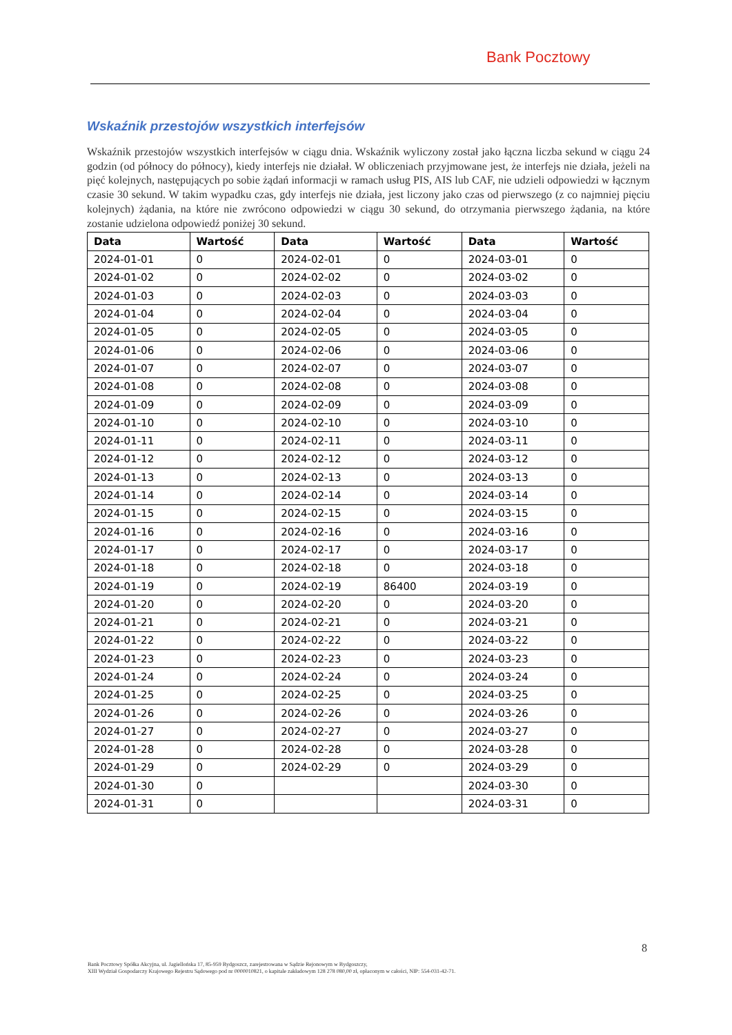Bank Pocztowy
Wskaźnik przestojów wszystkich interfejsów
Wskaźnik przestojów wszystkich interfejsów w ciągu dnia. Wskaźnik wyliczony został jako łączna liczba sekund w ciągu 24 godzin (od północy do północy), kiedy interfejs nie działał. W obliczeniach przyjmowane jest, że interfejs nie działa, jeżeli na pięć kolejnych, następujących po sobie żądań informacji w ramach usług PIS, AIS lub CAF, nie udzieli odpowiedzi w łącznym czasie 30 sekund. W takim wypadku czas, gdy interfejs nie działa, jest liczony jako czas od pierwszego (z co najmniej pięciu kolejnych) żądania, na które nie zwrócono odpowiedzi w ciągu 30 sekund, do otrzymania pierwszego żądania, na które zostanie udzielona odpowiedź poniżej 30 sekund.
| Data | Wartość | Data | Wartość | Data | Wartość |
| --- | --- | --- | --- | --- | --- |
| 2024-01-01 | 0 | 2024-02-01 | 0 | 2024-03-01 | 0 |
| 2024-01-02 | 0 | 2024-02-02 | 0 | 2024-03-02 | 0 |
| 2024-01-03 | 0 | 2024-02-03 | 0 | 2024-03-03 | 0 |
| 2024-01-04 | 0 | 2024-02-04 | 0 | 2024-03-04 | 0 |
| 2024-01-05 | 0 | 2024-02-05 | 0 | 2024-03-05 | 0 |
| 2024-01-06 | 0 | 2024-02-06 | 0 | 2024-03-06 | 0 |
| 2024-01-07 | 0 | 2024-02-07 | 0 | 2024-03-07 | 0 |
| 2024-01-08 | 0 | 2024-02-08 | 0 | 2024-03-08 | 0 |
| 2024-01-09 | 0 | 2024-02-09 | 0 | 2024-03-09 | 0 |
| 2024-01-10 | 0 | 2024-02-10 | 0 | 2024-03-10 | 0 |
| 2024-01-11 | 0 | 2024-02-11 | 0 | 2024-03-11 | 0 |
| 2024-01-12 | 0 | 2024-02-12 | 0 | 2024-03-12 | 0 |
| 2024-01-13 | 0 | 2024-02-13 | 0 | 2024-03-13 | 0 |
| 2024-01-14 | 0 | 2024-02-14 | 0 | 2024-03-14 | 0 |
| 2024-01-15 | 0 | 2024-02-15 | 0 | 2024-03-15 | 0 |
| 2024-01-16 | 0 | 2024-02-16 | 0 | 2024-03-16 | 0 |
| 2024-01-17 | 0 | 2024-02-17 | 0 | 2024-03-17 | 0 |
| 2024-01-18 | 0 | 2024-02-18 | 0 | 2024-03-18 | 0 |
| 2024-01-19 | 0 | 2024-02-19 | 86400 | 2024-03-19 | 0 |
| 2024-01-20 | 0 | 2024-02-20 | 0 | 2024-03-20 | 0 |
| 2024-01-21 | 0 | 2024-02-21 | 0 | 2024-03-21 | 0 |
| 2024-01-22 | 0 | 2024-02-22 | 0 | 2024-03-22 | 0 |
| 2024-01-23 | 0 | 2024-02-23 | 0 | 2024-03-23 | 0 |
| 2024-01-24 | 0 | 2024-02-24 | 0 | 2024-03-24 | 0 |
| 2024-01-25 | 0 | 2024-02-25 | 0 | 2024-03-25 | 0 |
| 2024-01-26 | 0 | 2024-02-26 | 0 | 2024-03-26 | 0 |
| 2024-01-27 | 0 | 2024-02-27 | 0 | 2024-03-27 | 0 |
| 2024-01-28 | 0 | 2024-02-28 | 0 | 2024-03-28 | 0 |
| 2024-01-29 | 0 | 2024-02-29 | 0 | 2024-03-29 | 0 |
| 2024-01-30 | 0 | | | 2024-03-30 | 0 |
| 2024-01-31 | 0 | | | 2024-03-31 | 0 |
8
Bank Pocztowy Spółka Akcyjna, ul. Jagiellońska 17, 85-959 Bydgoszcz, zarejestrowana w Sądzie Rejonowym w Bydgoszczy,
XIII Wydział Gospodarczy Krajowego Rejestru Sądowego pod nr 0000010821, o kapitale zakładowym 128 278 080,00 zł, opłaconym w całości, NIP: 554-031-42-71.